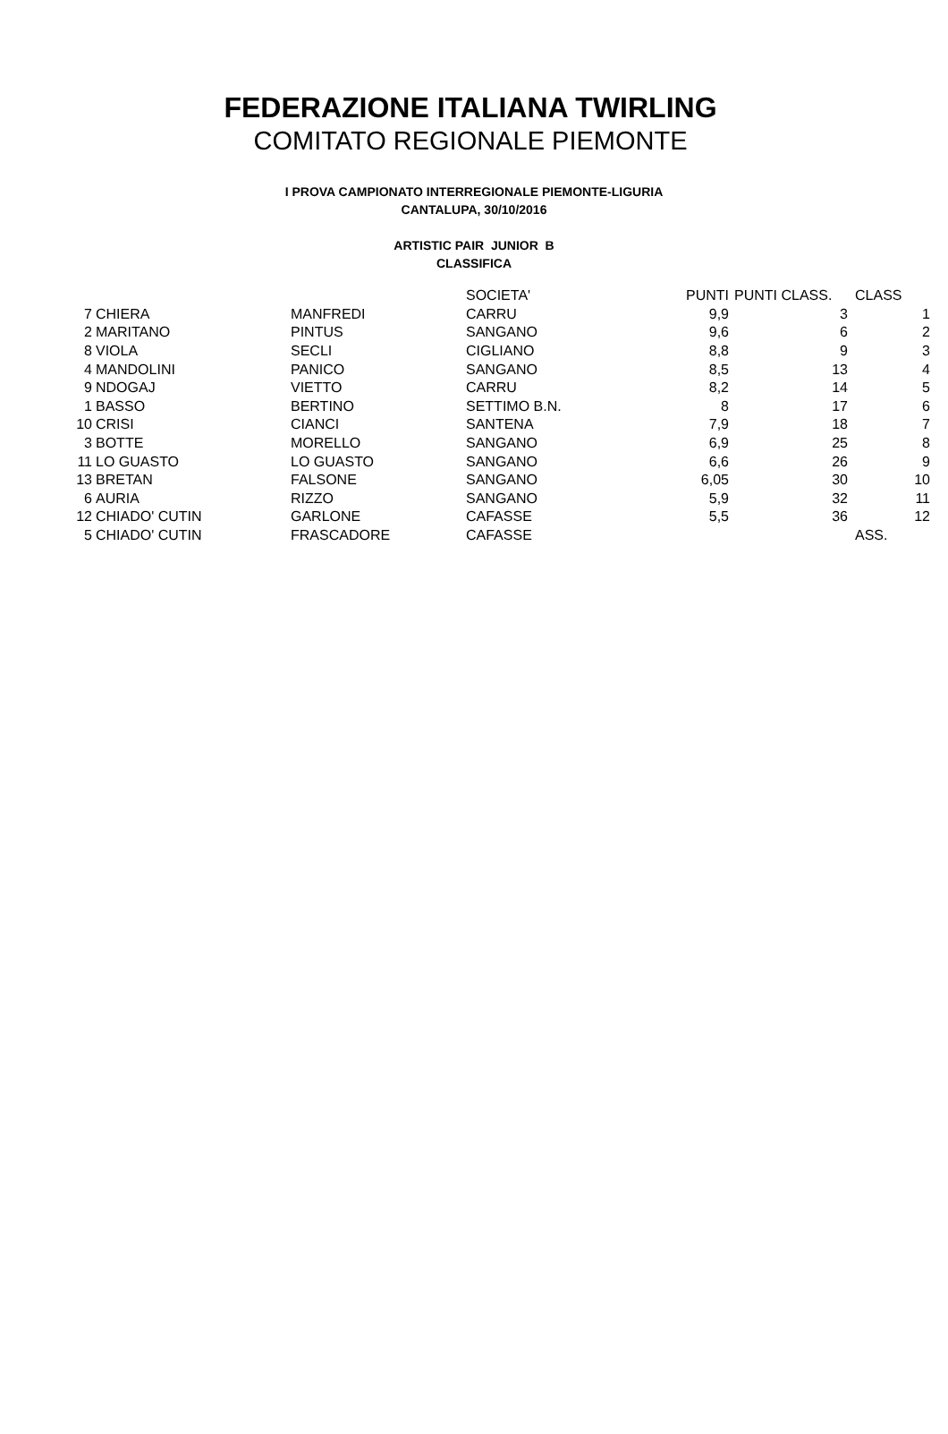FEDERAZIONE ITALIANA TWIRLING
COMITATO REGIONALE PIEMONTE
I PROVA CAMPIONATO INTERREGIONALE PIEMONTE-LIGURIA
CANTALUPA, 30/10/2016
ARTISTIC PAIR JUNIOR B
CLASSIFICA
| | | | SOCIETA' | PUNTI | PUNTI CLASS. | CLASS |
| --- | --- | --- | --- | --- | --- | --- |
| 7 | CHIERA | MANFREDI | CARRU | 9,9 | 3 | 1 |
| 2 | MARITANO | PINTUS | SANGANO | 9,6 | 6 | 2 |
| 8 | VIOLA | SECLI | CIGLIANO | 8,8 | 9 | 3 |
| 4 | MANDOLINI | PANICO | SANGANO | 8,5 | 13 | 4 |
| 9 | NDOGAJ | VIETTO | CARRU | 8,2 | 14 | 5 |
| 1 | BASSO | BERTINO | SETTIMO B.N. | 8 | 17 | 6 |
| 10 | CRISI | CIANCI | SANTENA | 7,9 | 18 | 7 |
| 3 | BOTTE | MORELLO | SANGANO | 6,9 | 25 | 8 |
| 11 | LO GUASTO | LO GUASTO | SANGANO | 6,6 | 26 | 9 |
| 13 | BRETAN | FALSONE | SANGANO | 6,05 | 30 | 10 |
| 6 | AURIA | RIZZO | SANGANO | 5,9 | 32 | 11 |
| 12 | CHIADO' CUTIN | GARLONE | CAFASSE | 5,5 | 36 | 12 |
| 5 | CHIADO' CUTIN | FRASCADORE | CAFASSE | | | ASS. |